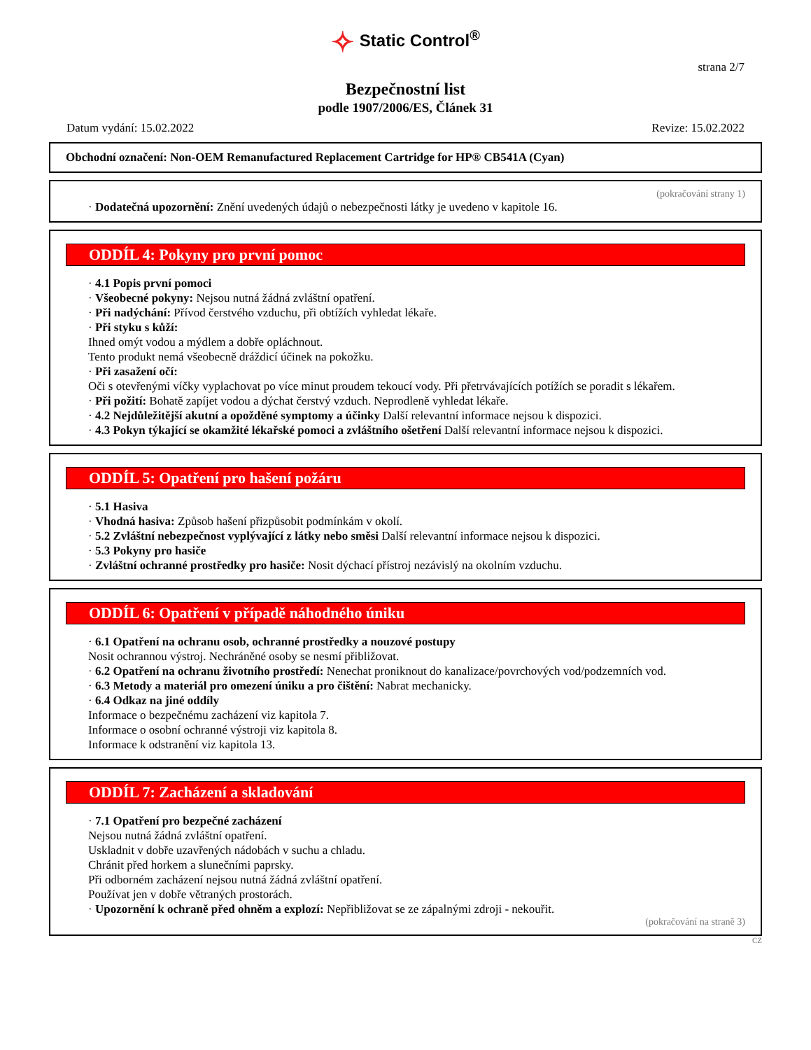✧ Static Control<sup>®</sup>
strana 2/7
Bezpečnostní list
podle 1907/2006/ES, Článek 31
Datum vydání: 15.02.2022 Revize: 15.02.2022
Obchodní označení: Non-OEM Remanufactured Replacement Cartridge for HP® CB541A (Cyan)
(pokračování strany 1)
· Dodatečná upozornění: Znění uvedených údajů o nebezpečnosti látky je uvedeno v kapitole 16.
ODDÍL 4: Pokyny pro první pomoc
· 4.1 Popis první pomoci
· Všeobecné pokyny: Nejsou nutná žádná zvláštní opatření.
· Při nadýchání: Přívod čerstvého vzduchu, při obtížích vyhledat lékaře.
· Při styku s kůží:
Ihned omýt vodou a mýdlem a dobře opláchnout.
Tento produkt nemá všeobecně dráždicí účinek na pokožku.
· Při zasažení očí:
Oči s otevřenými víčky vyplachovat po více minut proudem tekoucí vody. Při přetrvávajících potížích se poradit s lékařem.
· Při požití: Bohatě zapíjet vodou a dýchat čerstvý vzduch. Neprodleně vyhledat lékaře.
· 4.2 Nejdůležitější akutní a opožděné symptomy a účinky Další relevantní informace nejsou k dispozici.
· 4.3 Pokyn týkající se okamžité lékařské pomoci a zvláštního ošetření Další relevantní informace nejsou k dispozici.
ODDÍL 5: Opatření pro hašení požáru
· 5.1 Hasiva
· Vhodná hasiva: Způsob hašení přizpůsobit podmínkám v okolí.
· 5.2 Zvláštní nebezpečnost vyplývající z látky nebo směsi Další relevantní informace nejsou k dispozici.
· 5.3 Pokyny pro hasiče
· Zvláštní ochranné prostředky pro hasiče: Nosit dýchací přístroj nezávislý na okolním vzduchu.
ODDÍL 6: Opatření v případě náhodného úniku
· 6.1 Opatření na ochranu osob, ochranné prostředky a nouzové postupy
Nosit ochrannou výstroj. Nechráněné osoby se nesmí přibližovat.
· 6.2 Opatření na ochranu životního prostředí: Nenechat proniknout do kanalizace/povrchových vod/podzemních vod.
· 6.3 Metody a materiál pro omezení úniku a pro čištění: Nabrat mechanicky.
· 6.4 Odkaz na jiné oddíly
Informace o bezpečnému zacházení viz kapitola 7.
Informace o osobní ochranné výstroji viz kapitola 8.
Informace k odstranění viz kapitola 13.
ODDÍL 7: Zacházení a skladování
· 7.1 Opatření pro bezpečné zacházení
Nejsou nutná žádná zvláštní opatření.
Uskladnit v dobře uzavřených nádobách v suchu a chladu.
Chránit před horkem a slunečními paprsky.
Při odborném zacházení nejsou nutná žádná zvláštní opatření.
Používat jen v dobře větraných prostorách.
· Upozornění k ochraně před ohněm a explozí: Nepřibližovat se ze zápalnými zdroji - nekouřit.
(pokračování na straně 3)
CZ